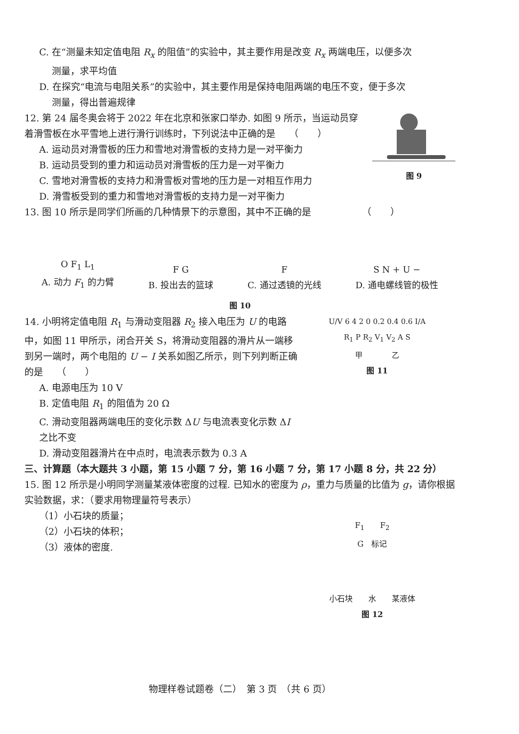C. 在“测量未知定值电阻 R<sub>x</sub> 的阻值”的实验中，其主要作用是改变 R<sub>x</sub> 两端电压，以便多次
测量，求平均值
D. 在探究“电流与电阻关系”的实验中，其主要作用是保持电阻两端的电压不变，便于多次
测量，得出普遍规律
12. 第 24 届冬奥会将于 2022 年在北京和张家口举办. 如图 9 所示，当运动员穿着滑雪板在水平雪地上进行滑行训练时，下列说法中正确的是　　（　　）
A. 运动员对滑雪板的压力和雪地对滑雪板的支持力是一对平衡力
B. 运动员受到的重力和运动员对滑雪板的压力是一对平衡力
C. 雪地对滑雪板的支持力和滑雪板对雪地的压力是一对相互作用力
D. 滑雪板受到的重力和雪地对滑雪板的支持力是一对平衡力
图 9
13. 图 10 所示是同学们所画的几种情景下的示意图，其中不正确的是　　　　　　（　　）
O F<sub>1</sub> L<sub>1</sub>
A. 动力 F<sub>1</sub> 的力臂
F G
B. 投出去的篮球
F
C. 通过透镜的光线
S N + U −
D. 通电螺线管的极性
图 10
14. 小明将定值电阻 R<sub>1</sub> 与滑动变阻器 R<sub>2</sub> 接入电压为 U 的电路中，如图 11 甲所示，闭合开关 S，将滑动变阻器的滑片从一端移到另一端时，两个电阻的 U − I 关系如图乙所示，则下列判断正确的是　　（　　）
A. 电源电压为 10 V
B. 定值电阻 R<sub>1</sub> 的阻值为 20 Ω
C. 滑动变阻器两端电压的变化示数 ΔU 与电流表变化示数 ΔI 之比不变
D. 滑动变阻器滑片在中点时，电流表示数为 0.3 A
U/V 6 4 2 0 0.2 0.4 0.6 I/A
R<sub>1</sub> P R<sub>2</sub> V<sub>1</sub> V<sub>2</sub> A S
甲　　　　乙
图 11
三、计算题（本大题共 3 小题，第 15 小题 7 分，第 16 小题 7 分，第 17 小题 8 分，共 22 分）
15. 图 12 所示是小明同学测量某液体密度的过程. 已知水的密度为 ρ，重力与质量的比值为 g，请你根据实验数据，求：（要求用物理量符号表示）
（1）小石块的质量；
（2）小石块的体积；
（3）液体的密度.
F<sub>1</sub>　　F<sub>2</sub>
G　标记
小石块　　水　　某液体
图 12
物理样卷试题卷（二）　第 3 页　（共 6 页）